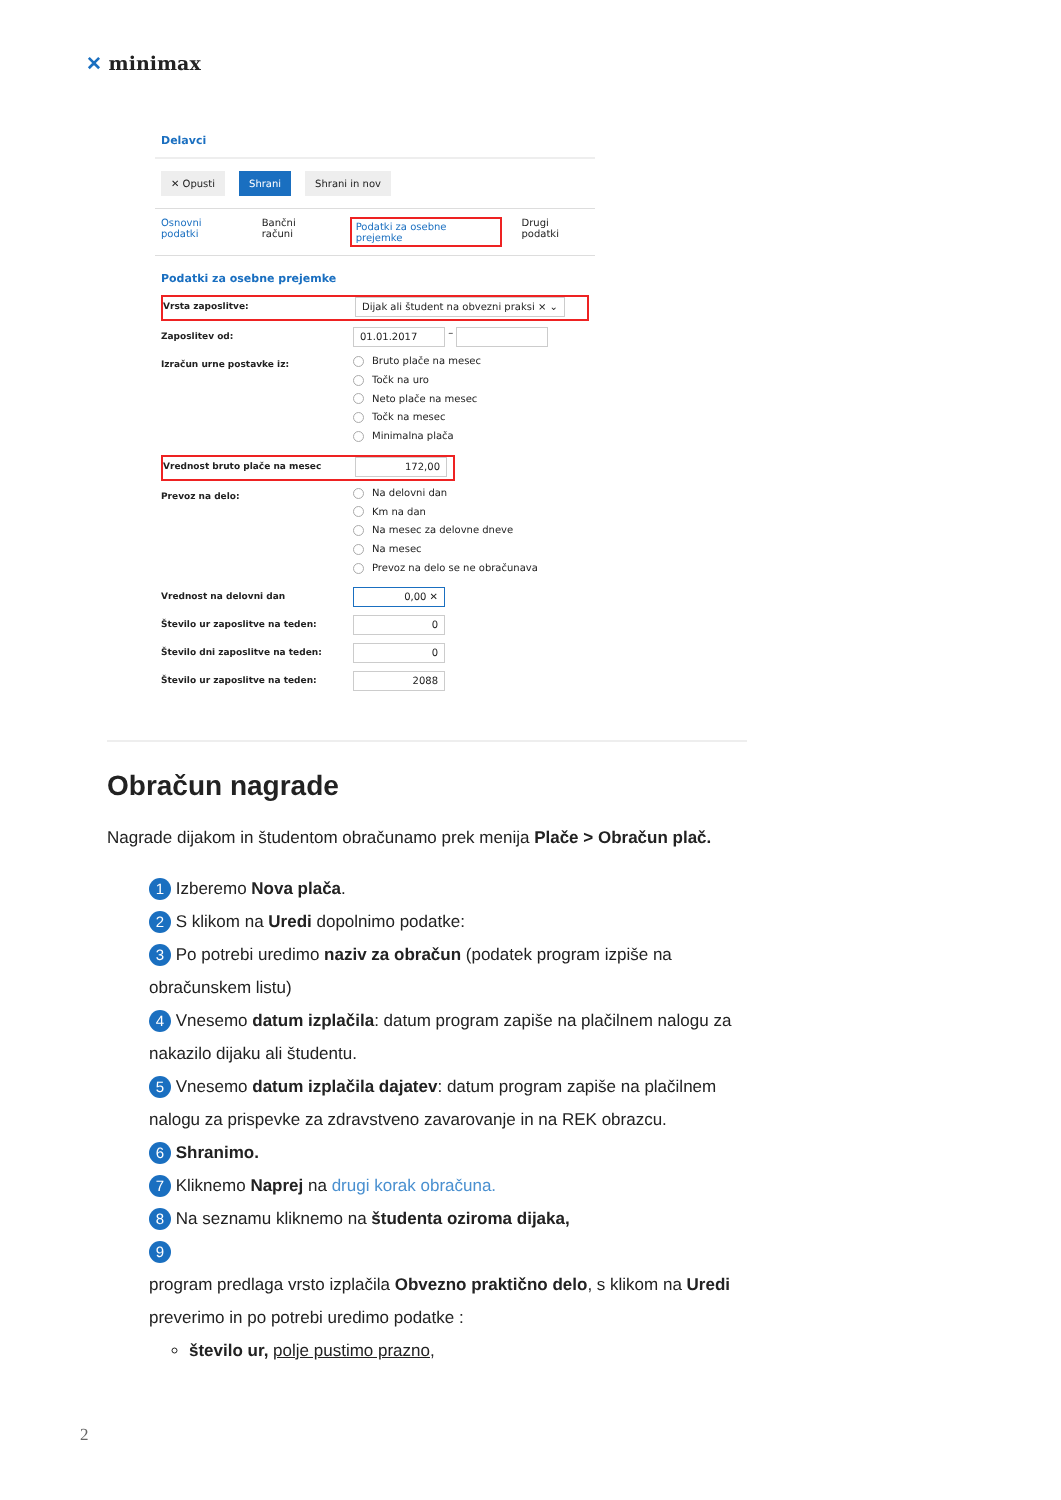✕ minimax
Delavci
✕ Opusti Shrani Shrani in nov
Osnovni podatki Bančni računi Podatki za osebne prejemke Drugi podatki
Podatki za osebne prejemke
Vrsta zaposlitve:
Dijak ali študent na obvezni praksi × ⌄
Zaposlitev od:
01.01.2017
–
Izračun urne postavke iz:
Bruto plače na mesec
Točk na uro
Neto plače na mesec
Točk na mesec
Minimalna plača
Vrednost bruto plače na mesec
172,00
Prevoz na delo:
Na delovni dan
Km na dan
Na mesec za delovne dneve
Na mesec
Prevoz na delo se ne obračunava
Vrednost na delovni dan
0,00 ✕
Število ur zaposlitve na teden:
0
Število dni zaposlitve na teden:
0
Število ur zaposlitve na teden:
2088
Obračun nagrade
Nagrade dijakom in študentom obračunamo prek menija Plače > Obračun plač.
1 Izberemo Nova plača.
2 S klikom na Uredi dopolnimo podatke:
3 Po potrebi uredimo naziv za obračun (podatek program izpiše na obračunskem listu)
4 Vnesemo datum izplačila: datum program zapiše na plačilnem nalogu za nakazilo dijaku ali študentu.
5 Vnesemo datum izplačila dajatev: datum program zapiše na plačilnem nalogu za prispevke za zdravstveno zavarovanje in na REK obrazcu.
6 Shranimo.
7 Kliknemo Naprej na drugi korak obračuna.
8 Na seznamu kliknemo na študenta oziroma dijaka,
9
program predlaga vrsto izplačila Obvezno praktično delo, s klikom na Uredi preverimo in po potrebi uredimo podatke :
število ur, polje pustimo prazno,
2